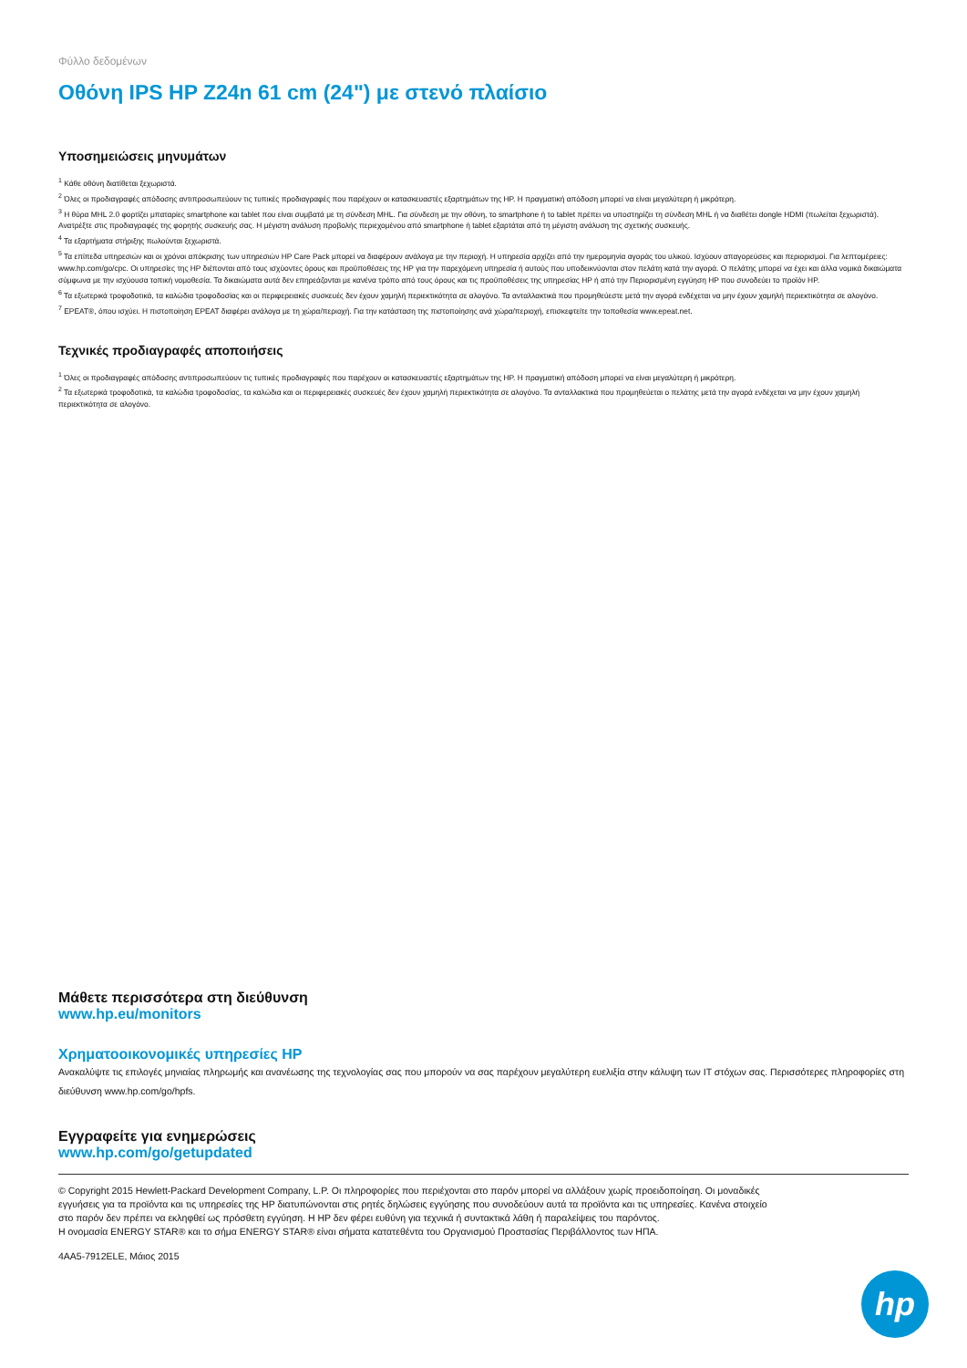Φύλλο δεδομένων
Οθόνη IPS HP Z24n 61 cm (24") με στενό πλαίσιο
Υποσημειώσεις μηνυμάτων
<sup>1</sup> Κάθε οθόνη διατίθεται ξεχωριστά.
<sup>2</sup> Όλες οι προδιαγραφές απόδοσης αντιπροσωπεύουν τις τυπικές προδιαγραφές που παρέχουν οι κατασκευαστές εξαρτημάτων της HP. Η πραγματική απόδοση μπορεί να είναι μεγαλύτερη ή μικρότερη.
<sup>3</sup> Η θύρα MHL 2.0 φορτίζει μπαταρίες smartphone και tablet που είναι συμβατά με τη σύνδεση MHL. Για σύνδεση με την οθόνη, το smartphone ή το tablet πρέπει να υποστηρίζει τη σύνδεση MHL ή να διαθέτει dongle HDMI (πωλείται ξεχωριστά). Ανατρέξτε στις προδιαγραφές της φορητής συσκευής σας. Η μέγιστη ανάλυση προβολής περιεχομένου από smartphone ή tablet εξαρτάται από τη μέγιστη ανάλυση της σχετικής συσκευής.
<sup>4</sup> Τα εξαρτήματα στήριξης πωλούνται ξεχωριστά.
<sup>5</sup> Τα επίπεδα υπηρεσιών και οι χρόνοι απόκρισης των υπηρεσιών HP Care Pack μπορεί να διαφέρουν ανάλογα με την περιοχή. Η υπηρεσία αρχίζει από την ημερομηνία αγοράς του υλικού. Ισχύουν απαγορεύσεις και περιορισμοί. Για λεπτομέρειες: www.hp.com/go/cpc. Οι υπηρεσίες της HP διέπονται από τους ισχύοντες όρους και προϋποθέσεις της HP για την παρεχόμενη υπηρεσία ή αυτούς που υποδεικνύονται στον πελάτη κατά την αγορά. Ο πελάτης μπορεί να έχει και άλλα νομικά δικαιώματα σύμφωνα με την ισχύουσα τοπική νομοθεσία. Τα δικαιώματα αυτά δεν επηρεάζονται με κανένα τρόπο από τους όρους και τις προϋποθέσεις της υπηρεσίας HP ή από την Περιορισμένη εγγύηση HP που συνοδεύει το προϊόν HP.
<sup>6</sup> Τα εξωτερικά τροφοδοτικά, τα καλώδια τροφοδοσίας και οι περιφερειακές συσκευές δεν έχουν χαμηλή περιεκτικότητα σε αλογόνο. Τα ανταλλακτικά που προμηθεύεστε μετά την αγορά ενδέχεται να μην έχουν χαμηλή περιεκτικότητα σε αλογόνο.
<sup>7</sup> EPEAT®, όπου ισχύει. Η πιστοποίηση EPEAT διαφέρει ανάλογα με τη χώρα/περιοχή. Για την κατάσταση της πιστοποίησης ανά χώρα/περιοχή, επισκεφτείτε την τοποθεσία www.epeat.net.
Τεχνικές προδιαγραφές αποποιήσεις
<sup>1</sup> Όλες οι προδιαγραφές απόδοσης αντιπροσωπεύουν τις τυπικές προδιαγραφές που παρέχουν οι κατασκευαστές εξαρτημάτων της HP. Η πραγματική απόδοση μπορεί να είναι μεγαλύτερη ή μικρότερη.
<sup>2</sup> Τα εξωτερικά τροφοδοτικά, τα καλώδια τροφοδοσίας, τα καλώδια και οι περιφερειακές συσκευές δεν έχουν χαμηλή περιεκτικότητα σε αλογόνο. Τα ανταλλακτικά που προμηθεύεται ο πελάτης μετά την αγορά ενδέχεται να μην έχουν χαμηλή περιεκτικότητα σε αλογόνο.
Μάθετε περισσότερα στη διεύθυνση
www.hp.eu/monitors
Χρηματοοικονομικές υπηρεσίες HP
Ανακαλύψτε τις επιλογές μηνιαίας πληρωμής και ανανέωσης της τεχνολογίας σας που μπορούν να σας παρέχουν μεγαλύτερη ευελιξία στην κάλυψη των IT στόχων σας. Περισσότερες πληροφορίες στη διεύθυνση www.hp.com/go/hpfs.
Εγγραφείτε για ενημερώσεις
www.hp.com/go/getupdated
© Copyright 2015 Hewlett-Packard Development Company, L.P. Οι πληροφορίες που περιέχονται στο παρόν μπορεί να αλλάξουν χωρίς προειδοποίηση. Οι μοναδικές εγγυήσεις για τα προϊόντα και τις υπηρεσίες της HP διατυπώνονται στις ρητές δηλώσεις εγγύησης που συνοδεύουν αυτά τα προϊόντα και τις υπηρεσίες. Κανένα στοιχείο στο παρόν δεν πρέπει να εκληφθεί ως πρόσθετη εγγύηση. Η HP δεν φέρει ευθύνη για τεχνικά ή συντακτικά λάθη ή παραλείψεις του παρόντος.
Η ονομασία ENERGY STAR® και το σήμα ENERGY STAR® είναι σήματα κατατεθέντα του Οργανισμού Προστασίας Περιβάλλοντος των ΗΠΑ.
4AA5-7912ELE, Μάιος 2015
hp